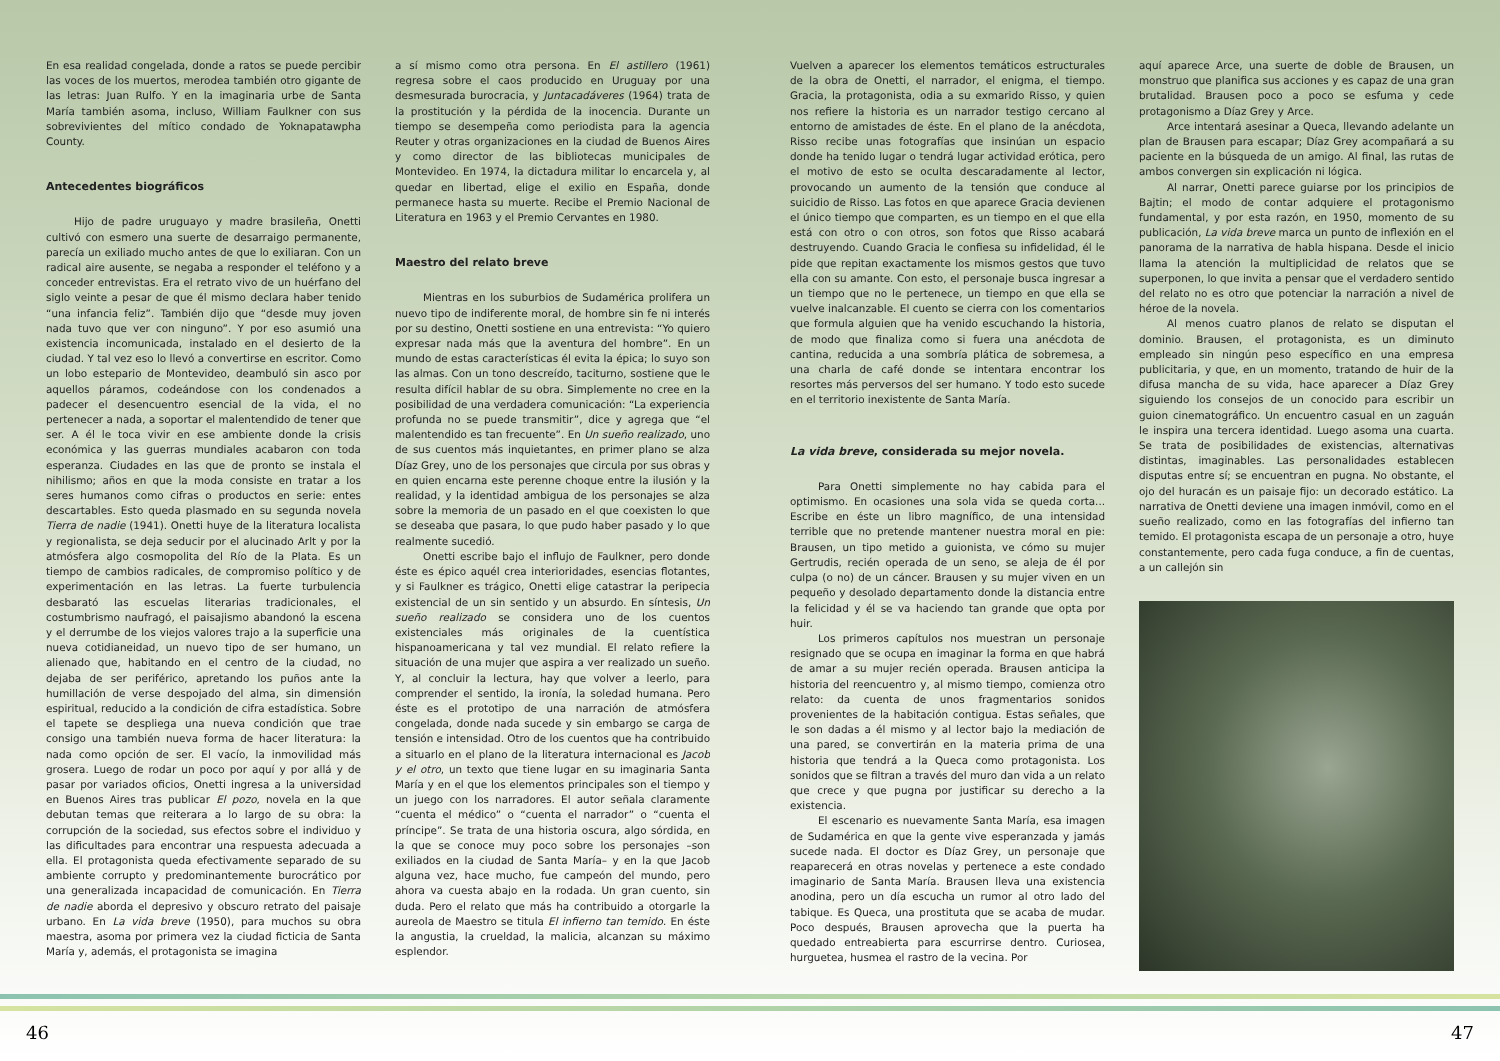En esa realidad congelada, donde a ratos se puede percibir las voces de los muertos, merodea también otro gigante de las letras: Juan Rulfo. Y en la imaginaria urbe de Santa María también asoma, incluso, William Faulkner con sus sobrevivientes del mítico condado de Yoknapatawpha County.
Antecedentes biográficos
Hijo de padre uruguayo y madre brasileña, Onetti cultivó con esmero una suerte de desarraigo permanente, parecía un exiliado mucho antes de que lo exiliaran. Con un radical aire ausente, se negaba a responder el teléfono y a conceder entrevistas. Era el retrato vivo de un huérfano del siglo veinte a pesar de que él mismo declara haber tenido “una infancia feliz”. También dijo que “desde muy joven nada tuvo que ver con ninguno”. Y por eso asumió una existencia incomunicada, instalado en el desierto de la ciudad. Y tal vez eso lo llevó a convertirse en escritor. Como un lobo estepario de Montevideo, deambuló sin asco por aquellos páramos, codeándose con los condenados a padecer el desencuentro esencial de la vida, el no pertenecer a nada, a soportar el malentendido de tener que ser. A él le toca vivir en ese ambiente donde la crisis económica y las guerras mundiales acabaron con toda esperanza. Ciudades en las que de pronto se instala el nihilismo; años en que la moda consiste en tratar a los seres humanos como cifras o productos en serie: entes descartables. Esto queda plasmado en su segunda novela Tierra de nadie (1941). Onetti huye de la literatura localista y regionalista, se deja seducir por el alucinado Arlt y por la atmósfera algo cosmopolita del Río de la Plata. Es un tiempo de cambios radicales, de compromiso político y de experimentación en las letras. La fuerte turbulencia desbarató las escuelas literarias tradicionales, el costumbrismo naufragó, el paisajismo abandonó la escena y el derrumbe de los viejos valores trajo a la superficie una nueva cotidianeidad, un nuevo tipo de ser humano, un alienado que, habitando en el centro de la ciudad, no dejaba de ser periférico, apretando los puños ante la humillación de verse despojado del alma, sin dimensión espiritual, reducido a la condición de cifra estadística. Sobre el tapete se despliega una nueva condición que trae consigo una también nueva forma de hacer literatura: la nada como opción de ser. El vacío, la inmovilidad más grosera. Luego de rodar un poco por aquí y por allá y de pasar por variados oficios, Onetti ingresa a la universidad en Buenos Aires tras publicar El pozo, novela en la que debutan temas que reiterara a lo largo de su obra: la corrupción de la sociedad, sus efectos sobre el individuo y las dificultades para encontrar una respuesta adecuada a ella. El protagonista queda efectivamente separado de su ambiente corrupto y predominantemente burocrático por una generalizada incapacidad de comunicación. En Tierra de nadie aborda el depresivo y obscuro retrato del paisaje urbano. En La vida breve (1950), para muchos su obra maestra, asoma por primera vez la ciudad ficticia de Santa María y, además, el protagonista se imagina
a sí mismo como otra persona. En El astillero (1961) regresa sobre el caos producido en Uruguay por una desmesurada burocracia, y Juntacadáveres (1964) trata de la prostitución y la pérdida de la inocencia. Durante un tiempo se desempeña como periodista para la agencia Reuter y otras organizaciones en la ciudad de Buenos Aires y como director de las bibliotecas municipales de Montevideo. En 1974, la dictadura militar lo encarcela y, al quedar en libertad, elige el exilio en España, donde permanece hasta su muerte. Recibe el Premio Nacional de Literatura en 1963 y el Premio Cervantes en 1980.
Maestro del relato breve
Mientras en los suburbios de Sudamérica prolifera un nuevo tipo de indiferente moral, de hombre sin fe ni interés por su destino, Onetti sostiene en una entrevista: “Yo quiero expresar nada más que la aventura del hombre”. En un mundo de estas características él evita la épica; lo suyo son las almas. Con un tono descreído, taciturno, sostiene que le resulta difícil hablar de su obra. Simplemente no cree en la posibilidad de una verdadera comunicación: “La experiencia profunda no se puede transmitir”, dice y agrega que “el malentendido es tan frecuente”. En Un sueño realizado, uno de sus cuentos más inquietantes, en primer plano se alza Díaz Grey, uno de los personajes que circula por sus obras y en quien encarna este perenne choque entre la ilusión y la realidad, y la identidad ambigua de los personajes se alza sobre la memoria de un pasado en el que coexisten lo que se deseaba que pasara, lo que pudo haber pasado y lo que realmente sucedió.
Onetti escribe bajo el influjo de Faulkner, pero donde éste es épico aquél crea interioridades, esencias flotantes, y si Faulkner es trágico, Onetti elige catastrar la peripecia existencial de un sin sentido y un absurdo. En síntesis, Un sueño realizado se considera uno de los cuentos existenciales más originales de la cuentística hispanoamericana y tal vez mundial. El relato refiere la situación de una mujer que aspira a ver realizado un sueño. Y, al concluir la lectura, hay que volver a leerlo, para comprender el sentido, la ironía, la soledad humana. Pero éste es el prototipo de una narración de atmósfera congelada, donde nada sucede y sin embargo se carga de tensión e intensidad. Otro de los cuentos que ha contribuido a situarlo en el plano de la literatura internacional es Jacob y el otro, un texto que tiene lugar en su imaginaria Santa María y en el que los elementos principales son el tiempo y un juego con los narradores. El autor señala claramente “cuenta el médico” o “cuenta el narrador” o “cuenta el príncipe”. Se trata de una historia oscura, algo sórdida, en la que se conoce muy poco sobre los personajes –son exiliados en la ciudad de Santa María– y en la que Jacob alguna vez, hace mucho, fue campeón del mundo, pero ahora va cuesta abajo en la rodada. Un gran cuento, sin duda. Pero el relato que más ha contribuido a otorgarle la aureola de Maestro se titula El infierno tan temido. En éste la angustia, la crueldad, la malicia, alcanzan su máximo esplendor.
Vuelven a aparecer los elementos temáticos estructurales de la obra de Onetti, el narrador, el enigma, el tiempo. Gracia, la protagonista, odia a su exmarido Risso, y quien nos refiere la historia es un narrador testigo cercano al entorno de amistades de éste. En el plano de la anécdota, Risso recibe unas fotografías que insinúan un espacio donde ha tenido lugar o tendrá lugar actividad erótica, pero el motivo de esto se oculta descaradamente al lector, provocando un aumento de la tensión que conduce al suicidio de Risso. Las fotos en que aparece Gracia devienen el único tiempo que comparten, es un tiempo en el que ella está con otro o con otros, son fotos que Risso acabará destruyendo. Cuando Gracia le confiesa su infidelidad, él le pide que repitan exactamente los mismos gestos que tuvo ella con su amante. Con esto, el personaje busca ingresar a un tiempo que no le pertenece, un tiempo en que ella se vuelve inalcanzable. El cuento se cierra con los comentarios que formula alguien que ha venido escuchando la historia, de modo que finaliza como si fuera una anécdota de cantina, reducida a una sombría plática de sobremesa, a una charla de café donde se intentara encontrar los resortes más perversos del ser humano. Y todo esto sucede en el territorio inexistente de Santa María.
La vida breve, considerada su mejor novela.
Para Onetti simplemente no hay cabida para el optimismo. En ocasiones una sola vida se queda corta... Escribe en éste un libro magnífico, de una intensidad terrible que no pretende mantener nuestra moral en pie: Brausen, un tipo metido a guionista, ve cómo su mujer Gertrudis, recién operada de un seno, se aleja de él por culpa (o no) de un cáncer. Brausen y su mujer viven en un pequeño y desolado departamento donde la distancia entre la felicidad y él se va haciendo tan grande que opta por huir.
Los primeros capítulos nos muestran un personaje resignado que se ocupa en imaginar la forma en que habrá de amar a su mujer recién operada. Brausen anticipa la historia del reencuentro y, al mismo tiempo, comienza otro relato: da cuenta de unos fragmentarios sonidos provenientes de la habitación contigua. Estas señales, que le son dadas a él mismo y al lector bajo la mediación de una pared, se convertirán en la materia prima de una historia que tendrá a la Queca como protagonista. Los sonidos que se filtran a través del muro dan vida a un relato que crece y que pugna por justificar su derecho a la existencia.
El escenario es nuevamente Santa María, esa imagen de Sudamérica en que la gente vive esperanzada y jamás sucede nada. El doctor es Díaz Grey, un personaje que reaparecerá en otras novelas y pertenece a este condado imaginario de Santa María. Brausen lleva una existencia anodina, pero un día escucha un rumor al otro lado del tabique. Es Queca, una prostituta que se acaba de mudar. Poco después, Brausen aprovecha que la puerta ha quedado entreabierta para escurrirse dentro. Curiosea, hurguetea, husmea el rastro de la vecina. Por
aquí aparece Arce, una suerte de doble de Brausen, un monstruo que planifica sus acciones y es capaz de una gran brutalidad. Brausen poco a poco se esfuma y cede protagonismo a Díaz Grey y Arce.
Arce intentará asesinar a Queca, llevando adelante un plan de Brausen para escapar; Díaz Grey acompañará a su paciente en la búsqueda de un amigo. Al final, las rutas de ambos convergen sin explicación ni lógica.
Al narrar, Onetti parece guiarse por los principios de Bajtin; el modo de contar adquiere el protagonismo fundamental, y por esta razón, en 1950, momento de su publicación, La vida breve marca un punto de inflexión en el panorama de la narrativa de habla hispana. Desde el inicio llama la atención la multiplicidad de relatos que se superponen, lo que invita a pensar que el verdadero sentido del relato no es otro que potenciar la narración a nivel de héroe de la novela.
Al menos cuatro planos de relato se disputan el dominio. Brausen, el protagonista, es un diminuto empleado sin ningún peso específico en una empresa publicitaria, y que, en un momento, tratando de huir de la difusa mancha de su vida, hace aparecer a Díaz Grey siguiendo los consejos de un conocido para escribir un guion cinematográfico. Un encuentro casual en un zaguán le inspira una tercera identidad. Luego asoma una cuarta. Se trata de posibilidades de existencias, alternativas distintas, imaginables. Las personalidades establecen disputas entre sí; se encuentran en pugna. No obstante, el ojo del huracán es un paisaje fijo: un decorado estático. La narrativa de Onetti deviene una imagen inmóvil, como en el sueño realizado, como en las fotografías del infierno tan temido. El protagonista escapa de un personaje a otro, huye constantemente, pero cada fuga conduce, a fin de cuentas, a un callejón sin
46 47